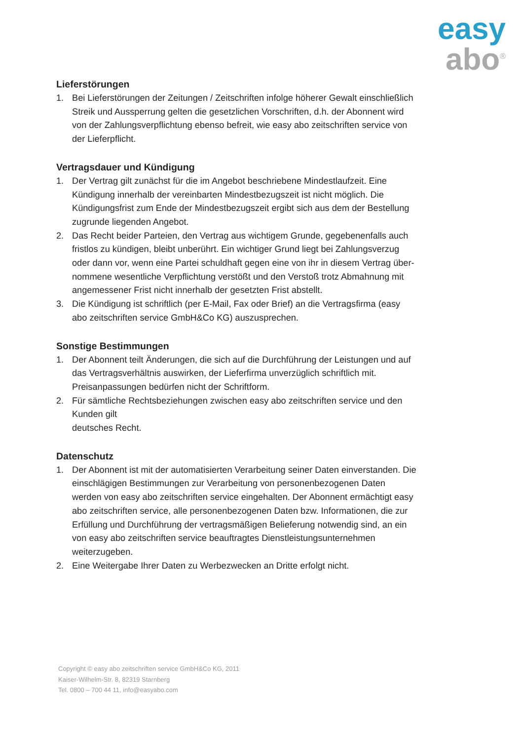easy
abo<sup>®</sup>
Lieferstörungen
1. Bei Lieferstörungen der Zeitungen / Zeitschriften infolge höherer Gewalt einschließlich Streik und Aussperrung gelten die gesetzlichen Vorschriften, d.h. der Abonnent wird von der Zahlungsverpflichtung ebenso befreit, wie easy abo zeitschriften service von der Lieferpflicht.
Vertragsdauer und Kündigung
1. Der Vertrag gilt zunächst für die im Angebot beschriebene Mindestlaufzeit. Eine Kündigung innerhalb der vereinbarten Mindestbezugszeit ist nicht möglich. Die Kündigungsfrist zum Ende der Mindestbezugszeit ergibt sich aus dem der Bestellung zugrunde liegenden Angebot.
2. Das Recht beider Parteien, den Vertrag aus wichtigem Grunde, gegebenenfalls auch fristlos zu kündigen, bleibt unberührt. Ein wichtiger Grund liegt bei Zahlungsverzug
oder dann vor, wenn eine Partei schuldhaft gegen eine von ihr in diesem Vertrag über- nommene wesentliche Verpflichtung verstößt und den Verstoß trotz Abmahnung mit angemessener Frist nicht innerhalb der gesetzten Frist abstellt.
3. Die Kündigung ist schriftlich (per E-Mail, Fax oder Brief) an die Vertragsfirma (easy abo zeitschriften service GmbH&Co KG) auszusprechen.
Sonstige Bestimmungen
1. Der Abonnent teilt Änderungen, die sich auf die Durchführung der Leistungen und auf das Vertragsverhältnis auswirken, der Lieferfirma unverzüglich schriftlich mit. Preisanpassungen bedürfen nicht der Schriftform.
2. Für sämtliche Rechtsbeziehungen zwischen easy abo zeitschriften service und den Kunden gilt
deutsches Recht.
Datenschutz
1. Der Abonnent ist mit der automatisierten Verarbeitung seiner Daten einverstanden. Die einschlägigen Bestimmungen zur Verarbeitung von personenbezogenen Daten werden von easy abo zeitschriften service eingehalten. Der Abonnent ermächtigt easy abo zeitschriften service, alle personenbezogenen Daten bzw. Informationen, die zur Erfüllung und Durchführung der vertragsmäßigen Belieferung notwendig sind, an ein von easy abo zeitschriften service beauftragtes Dienstleistungsunternehmen weiterzugeben.
2. Eine Weitergabe Ihrer Daten zu Werbezwecken an Dritte erfolgt nicht.
Copyright © easy abo zeitschriften service GmbH&Co KG, 2011
Kaiser-Wilhelm-Str. 8, 82319 Starnberg
Tel. 0800 – 700 44 11, info@easyabo.com